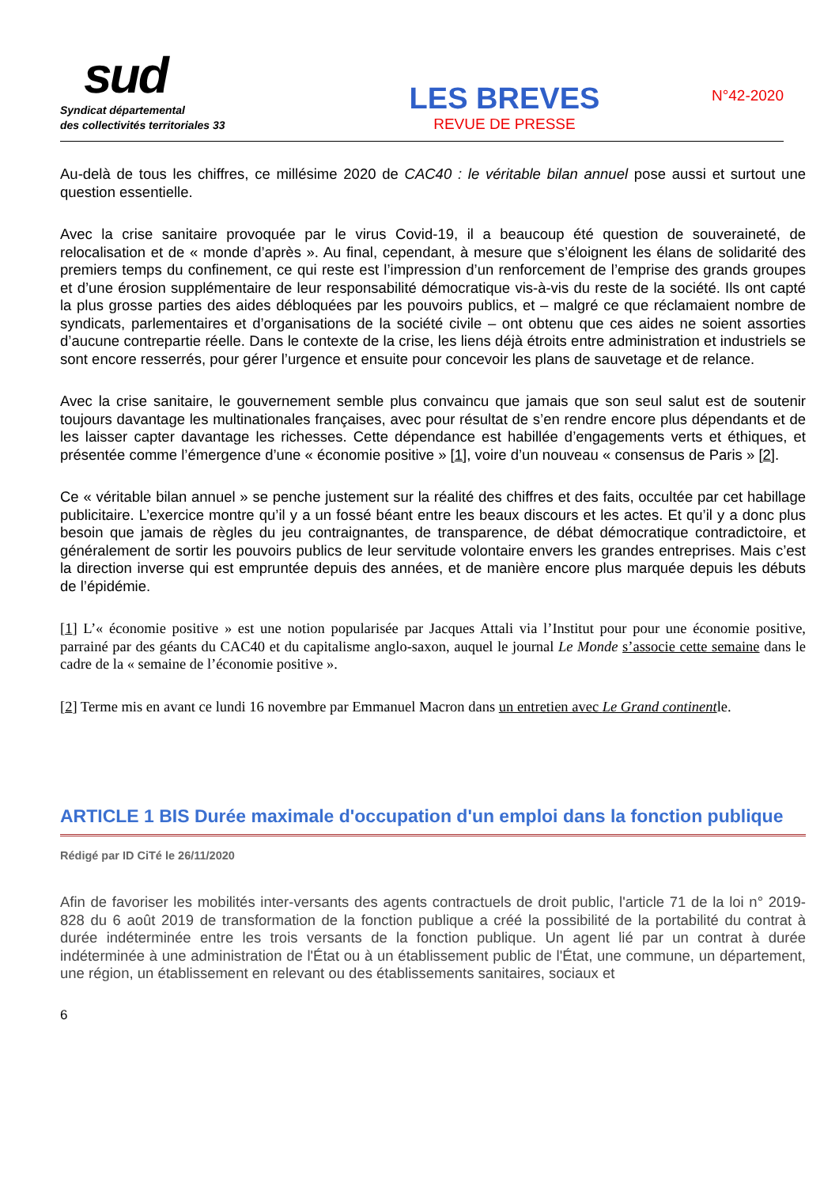sud
Syndicat départemental
des collectivités territoriales 33
LES BREVES
REVUE DE PRESSE
N°42-2020
Au-delà de tous les chiffres, ce millésime 2020 de CAC40 : le véritable bilan annuel pose aussi et surtout une question essentielle.
Avec la crise sanitaire provoquée par le virus Covid-19, il a beaucoup été question de souveraineté, de relocalisation et de « monde d’après ». Au final, cependant, à mesure que s’éloignent les élans de solidarité des premiers temps du confinement, ce qui reste est l’impression d’un renforcement de l’emprise des grands groupes et d’une érosion supplémentaire de leur responsabilité démocratique vis-à-vis du reste de la société. Ils ont capté la plus grosse parties des aides débloquées par les pouvoirs publics, et – malgré ce que réclamaient nombre de syndicats, parlementaires et d’organisations de la société civile – ont obtenu que ces aides ne soient assorties d’aucune contrepartie réelle. Dans le contexte de la crise, les liens déjà étroits entre administration et industriels se sont encore resserrés, pour gérer l’urgence et ensuite pour concevoir les plans de sauvetage et de relance.
Avec la crise sanitaire, le gouvernement semble plus convaincu que jamais que son seul salut est de soutenir toujours davantage les multinationales françaises, avec pour résultat de s’en rendre encore plus dépendants et de les laisser capter davantage les richesses. Cette dépendance est habillée d’engagements verts et éthiques, et présentée comme l’émergence d’une « économie positive » [1], voire d’un nouveau « consensus de Paris » [2].
Ce « véritable bilan annuel » se penche justement sur la réalité des chiffres et des faits, occultée par cet habillage publicitaire. L’exercice montre qu’il y a un fossé béant entre les beaux discours et les actes. Et qu’il y a donc plus besoin que jamais de règles du jeu contraignantes, de transparence, de débat démocratique contradictoire, et généralement de sortir les pouvoirs publics de leur servitude volontaire envers les grandes entreprises. Mais c’est la direction inverse qui est empruntée depuis des années, et de manière encore plus marquée depuis les débuts de l’épidémie.
[1] L’« économie positive » est une notion popularisée par Jacques Attali via l’Institut pour pour une économie positive, parrainé par des géants du CAC40 et du capitalisme anglo-saxon, auquel le journal Le Monde s’associe cette semaine dans le cadre de la « semaine de l’économie positive ».
[2] Terme mis en avant ce lundi 16 novembre par Emmanuel Macron dans un entretien avec Le Grand continentle.
ARTICLE 1 BIS Durée maximale d'occupation d'un emploi dans la fonction publique
Rédigé par ID CiTé le 26/11/2020
Afin de favoriser les mobilités inter-versants des agents contractuels de droit public, l'article 71 de la loi n° 2019-828 du 6 août 2019 de transformation de la fonction publique a créé la possibilité de la portabilité du contrat à durée indéterminée entre les trois versants de la fonction publique. Un agent lié par un contrat à durée indéterminée à une administration de l'État ou à un établissement public de l'État, une commune, un département, une région, un établissement en relevant ou des établissements sanitaires, sociaux et
6